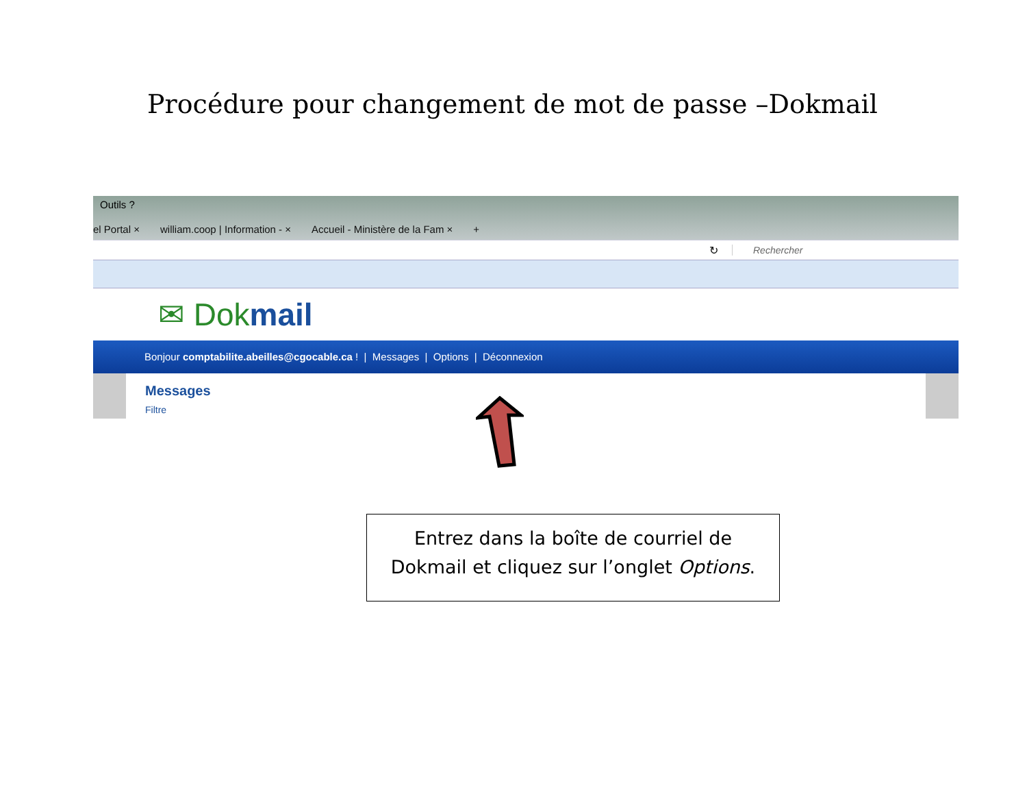Procédure pour changement de mot de passe –Dokmail
Outils ?
el Portal × william.coop | Information - × Accueil - Ministère de la Fam × +
↻ Rechercher
✉ Dokmail
Bonjour comptabilite.abeilles@cgocable.ca ! | Messages | Options | Déconnexion
Messages
Filtre
Entrez dans la boîte de courriel de
Dokmail et cliquez sur l’onglet Options.